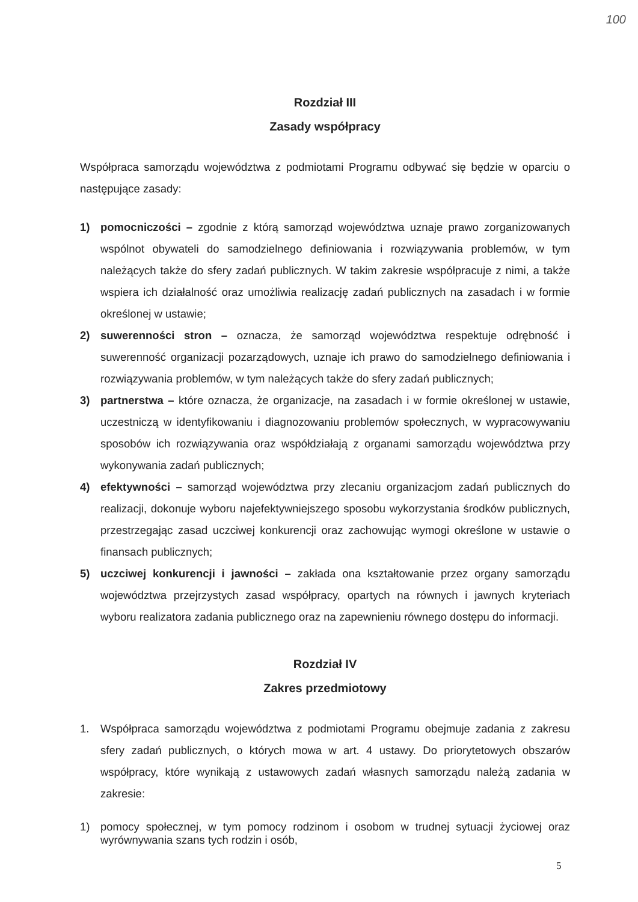100
Rozdział III
Zasady współpracy
Współpraca samorządu województwa z podmiotami Programu odbywać się będzie w oparciu o następujące zasady:
1) pomocniczości – zgodnie z którą samorząd województwa uznaje prawo zorganizowanych wspólnot obywateli do samodzielnego definiowania i rozwiązywania problemów, w tym należących także do sfery zadań publicznych. W takim zakresie współpracuje z nimi, a także wspiera ich działalność oraz umożliwia realizację zadań publicznych na zasadach i w formie określonej w ustawie;
2) suwerenności stron – oznacza, że samorząd województwa respektuje odrębność i suwerenność organizacji pozarządowych, uznaje ich prawo do samodzielnego definiowania i rozwiązywania problemów, w tym należących także do sfery zadań publicznych;
3) partnerstwa – które oznacza, że organizacje, na zasadach i w formie określonej w ustawie, uczestniczą w identyfikowaniu i diagnozowaniu problemów społecznych, w wypracowywaniu sposobów ich rozwiązywania oraz współdziałają z organami samorządu województwa przy wykonywania zadań publicznych;
4) efektywności – samorząd województwa przy zlecaniu organizacjom zadań publicznych do realizacji, dokonuje wyboru najefektywniejszego sposobu wykorzystania środków publicznych, przestrzegając zasad uczciwej konkurencji oraz zachowując wymogi określone w ustawie o finansach publicznych;
5) uczciwej konkurencji i jawności – zakłada ona kształtowanie przez organy samorządu województwa przejrzystych zasad współpracy, opartych na równych i jawnych kryteriach wyboru realizatora zadania publicznego oraz na zapewnieniu równego dostępu do informacji.
Rozdział IV
Zakres przedmiotowy
1. Współpraca samorządu województwa z podmiotami Programu obejmuje zadania z zakresu sfery zadań publicznych, o których mowa w art. 4 ustawy. Do priorytetowych obszarów współpracy, które wynikają z ustawowych zadań własnych samorządu należą zadania w zakresie:
1) pomocy społecznej, w tym pomocy rodzinom i osobom w trudnej sytuacji życiowej oraz wyrównywania szans tych rodzin i osób,
5